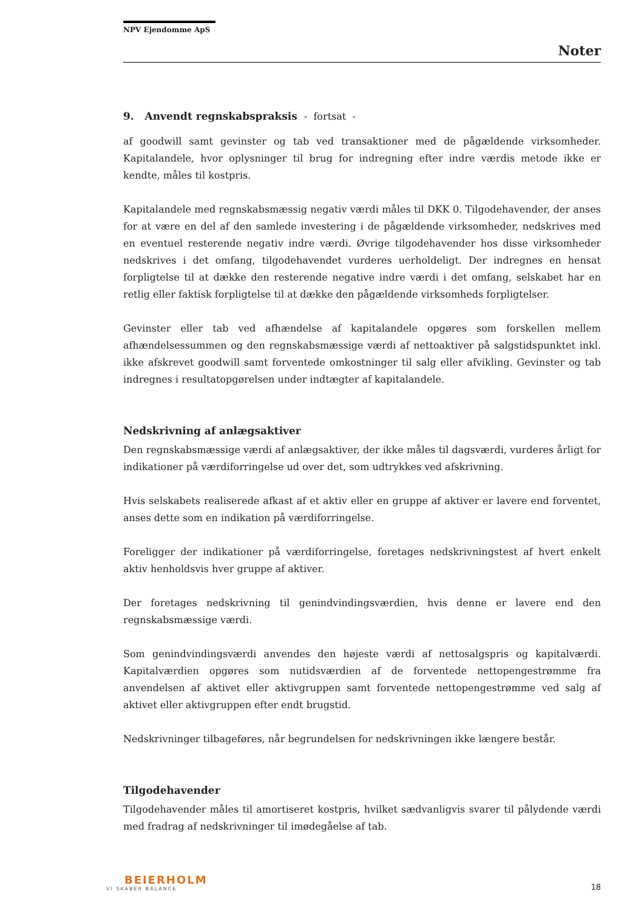NPV Ejendomme ApS
Noter
9. Anvendt regnskabspraksis - fortsat -
af goodwill samt gevinster og tab ved transaktioner med de pågældende virksomheder. Kapitalandele, hvor oplysninger til brug for indregning efter indre værdis metode ikke er kendte, måles til kostpris.
Kapitalandele med regnskabsmæssig negativ værdi måles til DKK 0. Tilgodehavender, der anses for at være en del af den samlede investering i de pågældende virksomheder, nedskrives med en eventuel resterende negativ indre værdi. Øvrige tilgodehavender hos disse virksomheder nedskrives i det omfang, tilgodehavendet vurderes uerholdeligt. Der indregnes en hensat forpligtelse til at dække den resterende negative indre værdi i det omfang, selskabet har en retlig eller faktisk forpligtelse til at dække den pågældende virksomheds forpligtelser.
Gevinster eller tab ved afhændelse af kapitalandele opgøres som forskellen mellem afhændelsessummen og den regnskabsmæssige værdi af nettoaktiver på salgstidspunktet inkl. ikke afskrevet goodwill samt forventede omkostninger til salg eller afvikling. Gevinster og tab indregnes i resultatopgørelsen under indtægter af kapitalandele.
Nedskrivning af anlægsaktiver
Den regnskabsmæssige værdi af anlægsaktiver, der ikke måles til dagsværdi, vurderes årligt for indikationer på værdiforringelse ud over det, som udtrykkes ved afskrivning.
Hvis selskabets realiserede afkast af et aktiv eller en gruppe af aktiver er lavere end forventet, anses dette som en indikation på værdiforringelse.
Foreligger der indikationer på værdiforringelse, foretages nedskrivningstest af hvert enkelt aktiv henholdsvis hver gruppe af aktiver.
Der foretages nedskrivning til genindvindingsværdien, hvis denne er lavere end den regnskabsmæssige værdi.
Som genindvindingsværdi anvendes den højeste værdi af nettosalgspris og kapitalværdi. Kapitalværdien opgøres som nutidsværdien af de forventede nettopengestrømme fra anvendelsen af aktivet eller aktivgruppen samt forventede nettopengestrømme ved salg af aktivet eller aktivgruppen efter endt brugstid.
Nedskrivninger tilbageføres, når begrundelsen for nedskrivningen ikke længere består.
Tilgodehavender
Tilgodehavender måles til amortiseret kostpris, hvilket sædvanligvis svarer til pålydende værdi med fradrag af nedskrivninger til imødegåelse af tab.
BEIERHOLM
VI SKABER BALANCE
18